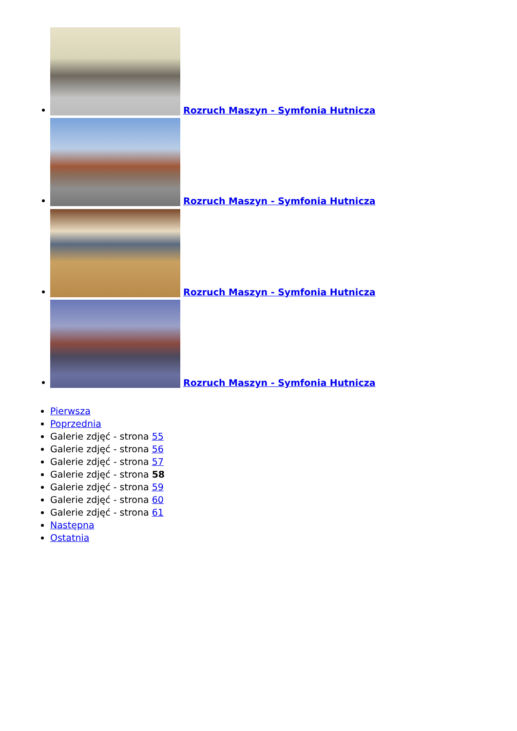Rozruch Maszyn - Symfonia Hutnicza
Rozruch Maszyn - Symfonia Hutnicza
Rozruch Maszyn - Symfonia Hutnicza
Rozruch Maszyn - Symfonia Hutnicza
Pierwsza
Poprzednia
Galerie zdjęć - strona 55
Galerie zdjęć - strona 56
Galerie zdjęć - strona 57
Galerie zdjęć - strona 58
Galerie zdjęć - strona 59
Galerie zdjęć - strona 60
Galerie zdjęć - strona 61
Następna
Ostatnia